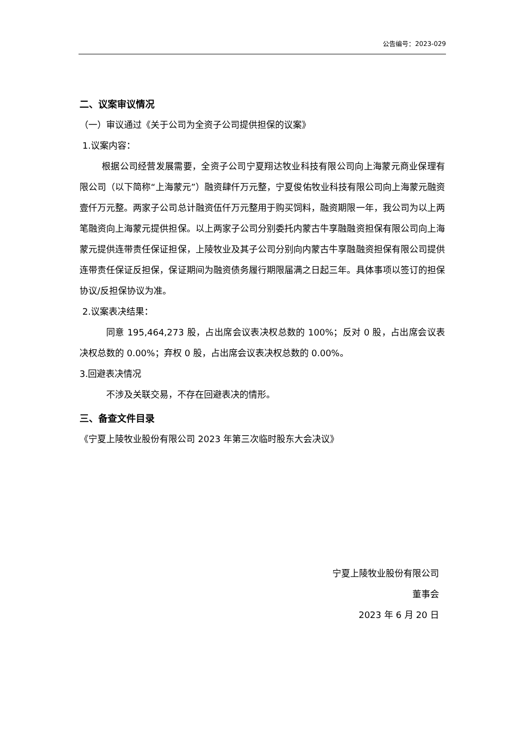公告编号：2023-029
二、议案审议情况
（一）审议通过《关于公司为全资子公司提供担保的议案》
1.议案内容：
根据公司经营发展需要，全资子公司宁夏翔达牧业科技有限公司向上海蒙元商业保理有限公司（以下简称“上海蒙元”）融资肆仟万元整，宁夏俊佑牧业科技有限公司向上海蒙元融资壹仟万元整。两家子公司总计融资伍仟万元整用于购买饲料，融资期限一年，我公司为以上两笔融资向上海蒙元提供担保。以上两家子公司分别委托内蒙古牛享融融资担保有限公司向上海蒙元提供连带责任保证担保，上陵牧业及其子公司分别向内蒙古牛享融融资担保有限公司提供连带责任保证反担保，保证期间为融资债务履行期限届满之日起三年。具体事项以签订的担保协议/反担保协议为准。
2.议案表决结果：
同意 195,464,273 股，占出席会议表决权总数的 100%；反对 0 股，占出席会议表决权总数的 0.00%；弃权 0 股，占出席会议表决权总数的 0.00%。
3.回避表决情况
不涉及关联交易，不存在回避表决的情形。
三、备查文件目录
《宁夏上陵牧业股份有限公司 2023 年第三次临时股东大会决议》
宁夏上陵牧业股份有限公司
董事会
2023 年 6 月 20 日